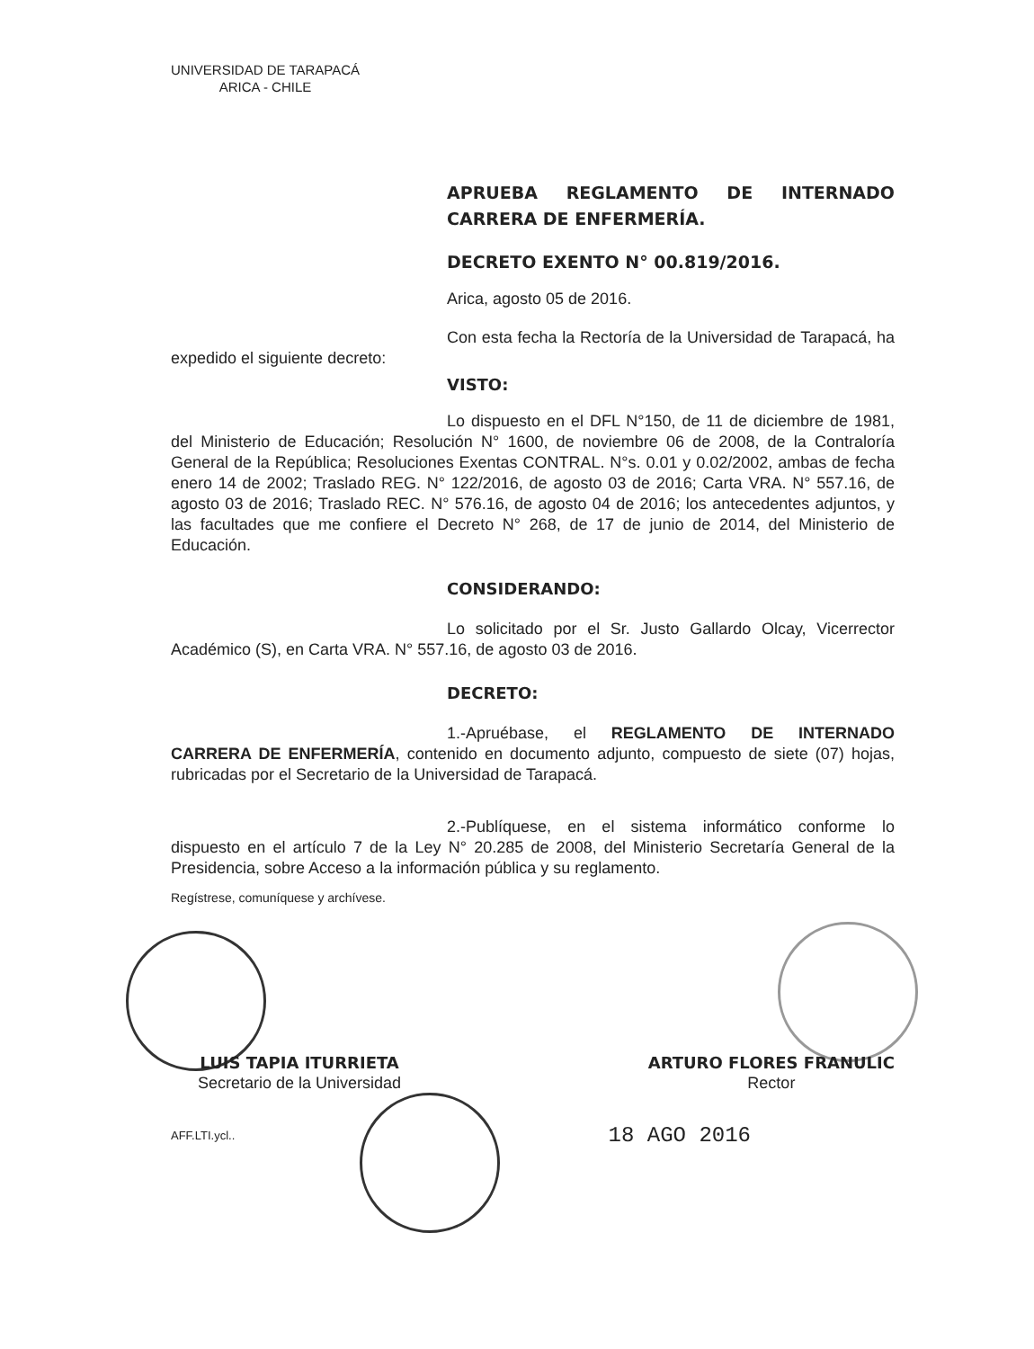UNIVERSIDAD DE TARAPACÁ
ARICA - CHILE
APRUEBA REGLAMENTO DE INTERNADO CARRERA DE ENFERMERÍA.
DECRETO EXENTO N° 00.819/2016.
Arica, agosto 05 de 2016.
Con esta fecha la Rectoría de la Universidad de Tarapacá, ha expedido el siguiente decreto:
VISTO:
Lo dispuesto en el DFL N°150, de 11 de diciembre de 1981, del Ministerio de Educación; Resolución N° 1600, de noviembre 06 de 2008, de la Contraloría General de la República; Resoluciones Exentas CONTRAL. N°s. 0.01 y 0.02/2002, ambas de fecha enero 14 de 2002; Traslado REG. N° 122/2016, de agosto 03 de 2016; Carta VRA. N° 557.16, de agosto 03 de 2016; Traslado REC. N° 576.16, de agosto 04 de 2016; los antecedentes adjuntos, y las facultades que me confiere el Decreto N° 268, de 17 de junio de 2014, del Ministerio de Educación.
CONSIDERANDO:
Lo solicitado por el Sr. Justo Gallardo Olcay, Vicerrector Académico (S), en Carta VRA. N° 557.16, de agosto 03 de 2016.
DECRETO:
1.-Apruébase, el REGLAMENTO DE INTERNADO CARRERA DE ENFERMERÍA, contenido en documento adjunto, compuesto de siete (07) hojas, rubricadas por el Secretario de la Universidad de Tarapacá.
2.-Publíquese, en el sistema informático conforme lo dispuesto en el artículo 7 de la Ley N° 20.285 de 2008, del Ministerio Secretaría General de la Presidencia, sobre Acceso a la información pública y su reglamento.
Regístrese, comuníquese y archívese.
LUIS TAPIA ITURRIETA
Secretario de la Universidad
ARTURO FLORES FRANULIC
Rector
AFF.LTI.ycl.. 18 AGO 2016